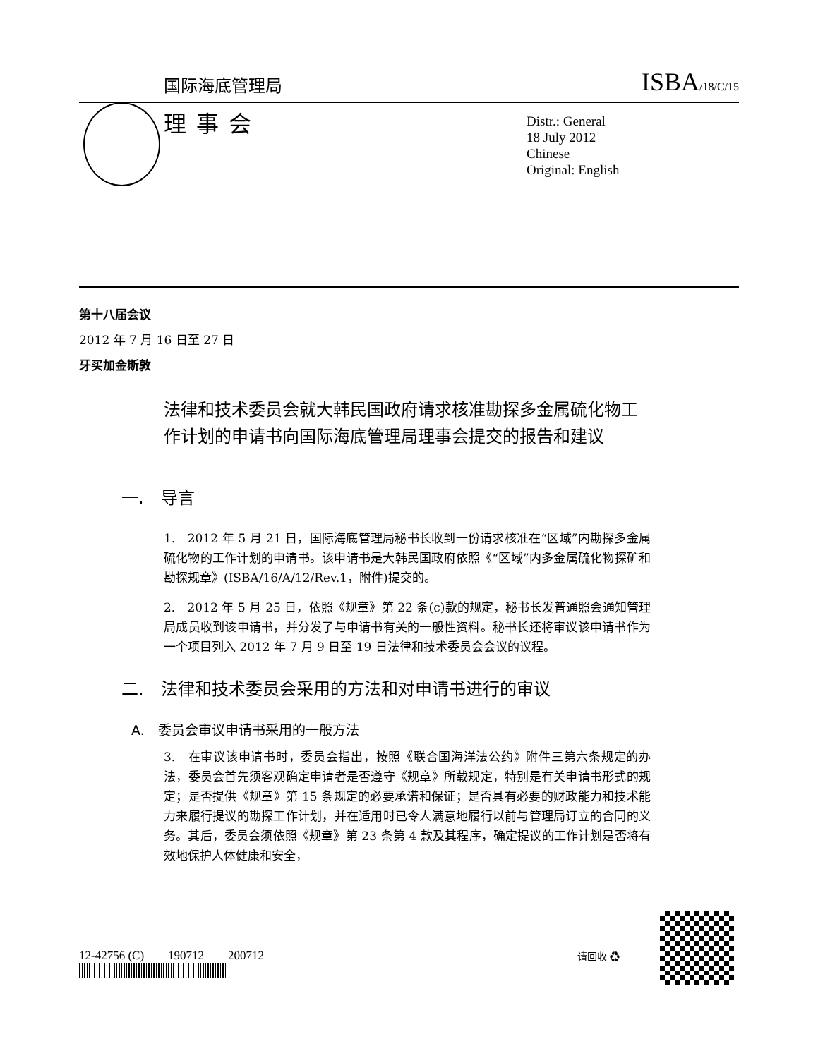国际海底管理局 ISBA/18/C/15
理事会
Distr.: General
18 July 2012
Chinese
Original: English
第十八届会议
2012 年 7 月 16 日至 27 日
牙买加金斯敦
法律和技术委员会就大韩民国政府请求核准勘探多金属硫化物工作计划的申请书向国际海底管理局理事会提交的报告和建议
一.　导言
1.　2012 年 5 月 21 日，国际海底管理局秘书长收到一份请求核准在“区域”内勘探多金属硫化物的工作计划的申请书。该申请书是大韩民国政府依照《“区域”内多金属硫化物探矿和勘探规章》(ISBA/16/A/12/Rev.1，附件)提交的。
2.　2012 年 5 月 25 日，依照《规章》第 22 条(c)款的规定，秘书长发普通照会通知管理局成员收到该申请书，并分发了与申请书有关的一般性资料。秘书长还将审议该申请书作为一个项目列入 2012 年 7 月 9 日至 19 日法律和技术委员会会议的议程。
二.　法律和技术委员会采用的方法和对申请书进行的审议
A.　委员会审议申请书采用的一般方法
3.　在审议该申请书时，委员会指出，按照《联合国海洋法公约》附件三第六条规定的办法，委员会首先须客观确定申请者是否遵守《规章》所载规定，特别是有关申请书形式的规定；是否提供《规章》第 15 条规定的必要承诺和保证；是否具有必要的财政能力和技术能力来履行提议的勘探工作计划，并在适用时已令人满意地履行以前与管理局订立的合同的义务。其后，委员会须依照《规章》第 23 条第 4 款及其程序，确定提议的工作计划是否将有效地保护人体健康和安全，
12-42756 (C)　　190712　　200712
请回收 ♻